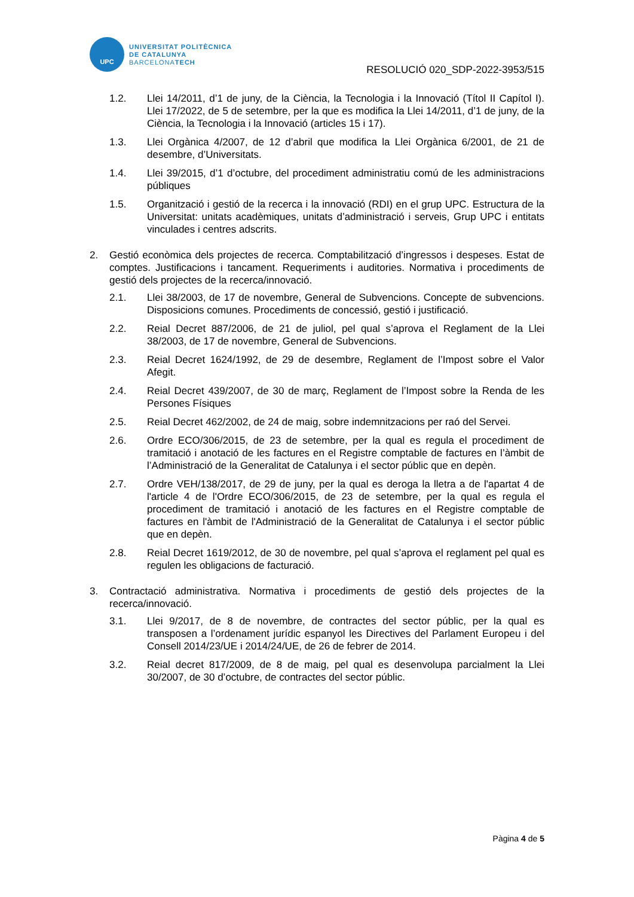UPC
UNIVERSITAT POLITÈCNICA
DE CATALUNYA
BARCELONATECH
RESOLUCIÓ 020_SDP-2022-3953/515
1.2. Llei 14/2011, d’1 de juny, de la Ciència, la Tecnologia i la Innovació (Títol II Capítol I). Llei 17/2022, de 5 de setembre, per la que es modifica la Llei 14/2011, d’1 de juny, de la Ciència, la Tecnologia i la Innovació (articles 15 i 17).
1.3. Llei Orgànica 4/2007, de 12 d’abril que modifica la Llei Orgànica 6/2001, de 21 de desembre, d’Universitats.
1.4. Llei 39/2015, d’1 d’octubre, del procediment administratiu comú de les administracions públiques
1.5. Organització i gestió de la recerca i la innovació (RDI) en el grup UPC. Estructura de la Universitat: unitats acadèmiques, unitats d’administració i serveis, Grup UPC i entitats vinculades i centres adscrits.
2. Gestió econòmica dels projectes de recerca. Comptabilització d’ingressos i despeses. Estat de comptes. Justificacions i tancament. Requeriments i auditories. Normativa i procediments de gestió dels projectes de la recerca/innovació.
2.1. Llei 38/2003, de 17 de novembre, General de Subvencions. Concepte de subvencions. Disposicions comunes. Procediments de concessió, gestió i justificació.
2.2. Reial Decret 887/2006, de 21 de juliol, pel qual s’aprova el Reglament de la Llei 38/2003, de 17 de novembre, General de Subvencions.
2.3. Reial Decret 1624/1992, de 29 de desembre, Reglament de l’Impost sobre el Valor Afegit.
2.4. Reial Decret 439/2007, de 30 de març, Reglament de l’Impost sobre la Renda de les Persones Físiques
2.5. Reial Decret 462/2002, de 24 de maig, sobre indemnitzacions per raó del Servei.
2.6. Ordre ECO/306/2015, de 23 de setembre, per la qual es regula el procediment de tramitació i anotació de les factures en el Registre comptable de factures en l’àmbit de l’Administració de la Generalitat de Catalunya i el sector públic que en depèn.
2.7. Ordre VEH/138/2017, de 29 de juny, per la qual es deroga la lletra a de l'apartat 4 de l'article 4 de l'Ordre ECO/306/2015, de 23 de setembre, per la qual es regula el procediment de tramitació i anotació de les factures en el Registre comptable de factures en l'àmbit de l'Administració de la Generalitat de Catalunya i el sector públic que en depèn.
2.8. Reial Decret 1619/2012, de 30 de novembre, pel qual s’aprova el reglament pel qual es regulen les obligacions de facturació.
3. Contractació administrativa. Normativa i procediments de gestió dels projectes de la recerca/innovació.
3.1. Llei 9/2017, de 8 de novembre, de contractes del sector públic, per la qual es transposen a l’ordenament jurídic espanyol les Directives del Parlament Europeu i del Consell 2014/23/UE i 2014/24/UE, de 26 de febrer de 2014.
3.2. Reial decret 817/2009, de 8 de maig, pel qual es desenvolupa parcialment la Llei 30/2007, de 30 d’octubre, de contractes del sector públic.
Pàgina 4 de 5